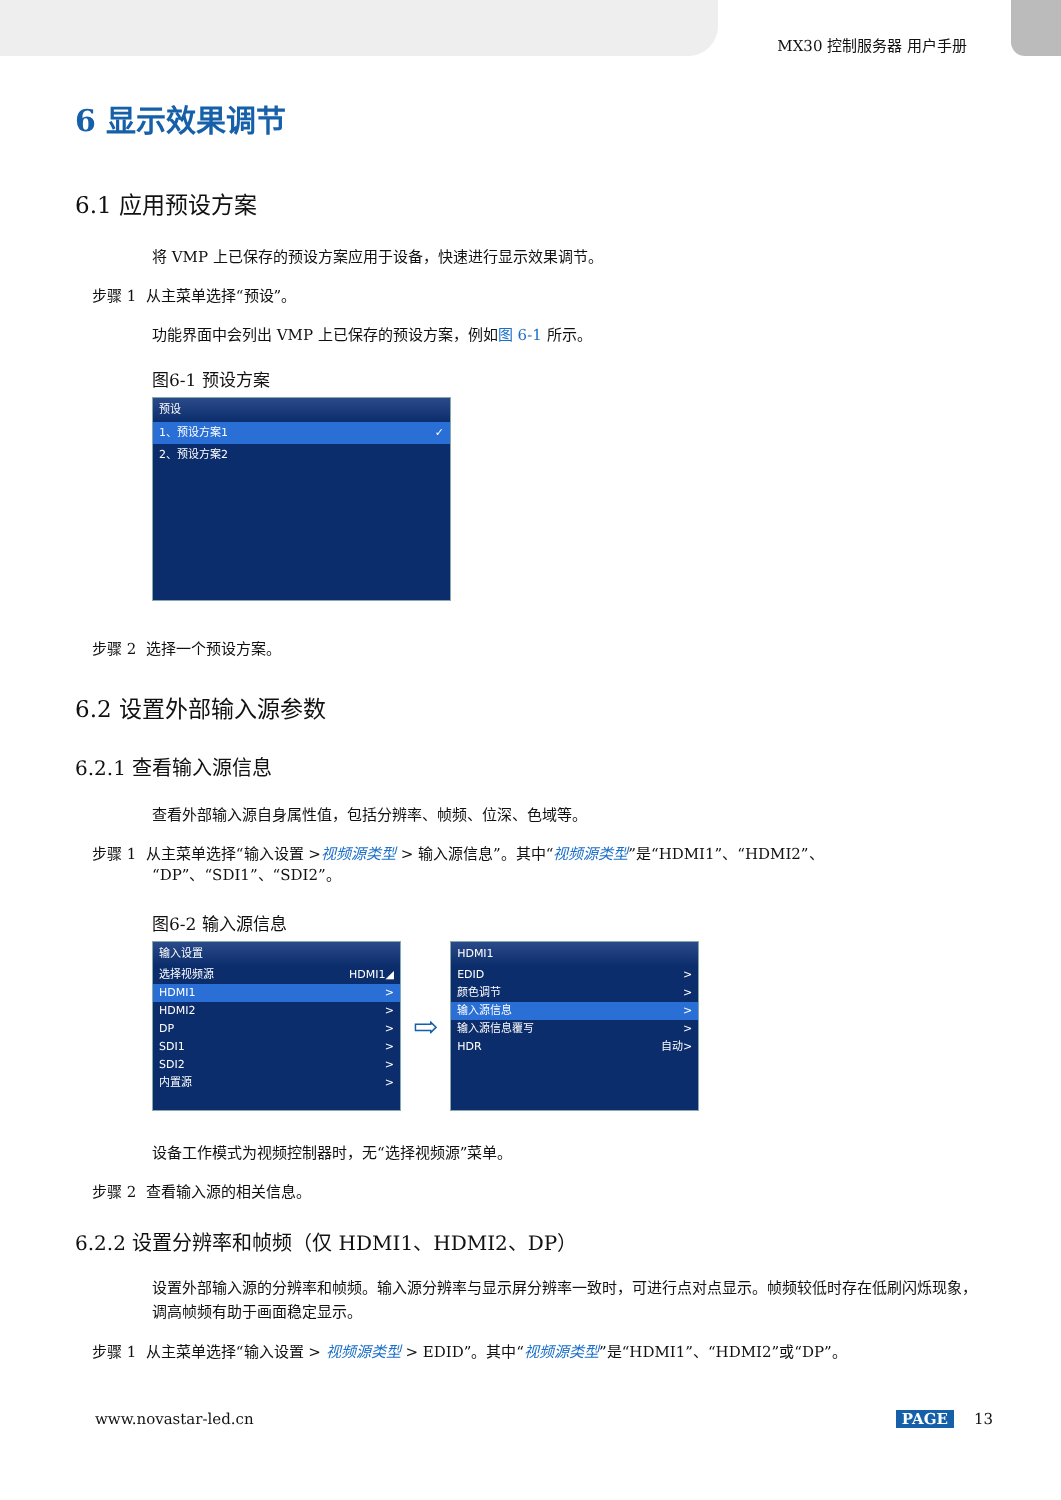MX30 控制服务器 用户手册
6 显示效果调节
6.1 应用预设方案
将 VMP 上已保存的预设方案应用于设备，快速进行显示效果调节。
步骤 1 从主菜单选择“预设”。
功能界面中会列出 VMP 上已保存的预设方案，例如图 6-1 所示。
图6-1 预设方案
预设
1、预设方案1 ✓
2、预设方案2
步骤 2 选择一个预设方案。
6.2 设置外部输入源参数
6.2.1 查看输入源信息
查看外部输入源自身属性值，包括分辨率、帧频、位深、色域等。
步骤 1 从主菜单选择“输入设置 >视频源类型 > 输入源信息”。其中“视频源类型”是“HDMI1”、“HDMI2”、
“DP”、“SDI1”、“SDI2”。
图6-2 输入源信息
输入设置
选择视频源 HDMI1◢
HDMI1 >
HDMI2 >
DP >
SDI1 >
SDI2 >
内置源 >
⇨
HDMI1
EDID >
颜色调节 >
输入源信息 >
输入源信息覆写 >
HDR 自动>
设备工作模式为视频控制器时，无“选择视频源”菜单。
步骤 2 查看输入源的相关信息。
6.2.2 设置分辨率和帧频（仅 HDMI1、HDMI2、DP）
设置外部输入源的分辨率和帧频。输入源分辨率与显示屏分辨率一致时，可进行点对点显示。帧频较低时存在低刷闪烁现象，调高帧频有助于画面稳定显示。
步骤 1 从主菜单选择“输入设置 > 视频源类型 > EDID”。其中“视频源类型”是“HDMI1”、“HDMI2”或“DP”。
www.novastar-led.cn PAGE 13